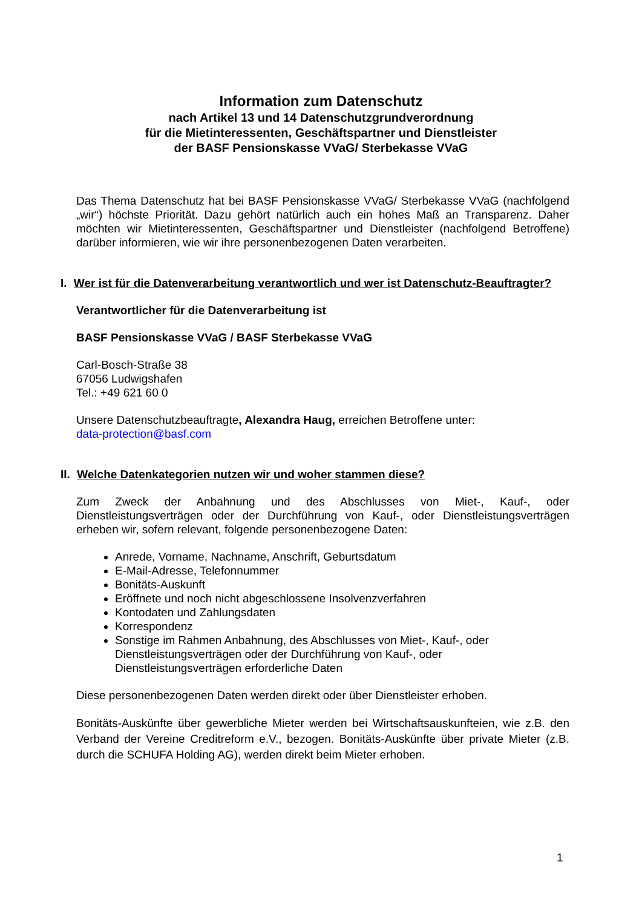Information zum Datenschutz
nach Artikel 13 und 14 Datenschutzgrundverordnung
für die Mietinteressenten, Geschäftspartner und Dienstleister
der BASF Pensionskasse VVaG/ Sterbekasse VVaG
Das Thema Datenschutz hat bei BASF Pensionskasse VVaG/ Sterbekasse VVaG (nachfolgend „wir“) höchste Priorität. Dazu gehört natürlich auch ein hohes Maß an Transparenz. Daher möchten wir Mietinteressenten, Geschäftspartner und Dienstleister (nachfolgend Betroffene) darüber informieren, wie wir ihre personenbezogenen Daten verarbeiten.
I. Wer ist für die Datenverarbeitung verantwortlich und wer ist Datenschutz-Beauftragter?
Verantwortlicher für die Datenverarbeitung ist
BASF Pensionskasse VVaG / BASF Sterbekasse VVaG
Carl-Bosch-Straße 38
67056 Ludwigshafen
Tel.: +49 621 60 0
Unsere Datenschutzbeauftragte, Alexandra Haug, erreichen Betroffene unter:
data-protection@basf.com
II. Welche Datenkategorien nutzen wir und woher stammen diese?
Zum Zweck der Anbahnung und des Abschlusses von Miet-, Kauf-, oder Dienstleistungsverträgen oder der Durchführung von Kauf-, oder Dienstleistungsverträgen erheben wir, sofern relevant, folgende personenbezogene Daten:
Anrede, Vorname, Nachname, Anschrift, Geburtsdatum
E-Mail-Adresse, Telefonnummer
Bonitäts-Auskunft
Eröffnete und noch nicht abgeschlossene Insolvenzverfahren
Kontodaten und Zahlungsdaten
Korrespondenz
Sonstige im Rahmen Anbahnung, des Abschlusses von Miet-, Kauf-, oder Dienstleistungsverträgen oder der Durchführung von Kauf-, oder Dienstleistungsverträgen erforderliche Daten
Diese personenbezogenen Daten werden direkt oder über Dienstleister erhoben.
Bonitäts-Auskünfte über gewerbliche Mieter werden bei Wirtschaftsauskunfteien, wie z.B. den Verband der Vereine Creditreform e.V., bezogen. Bonitäts-Auskünfte über private Mieter (z.B. durch die SCHUFA Holding AG), werden direkt beim Mieter erhoben.
1